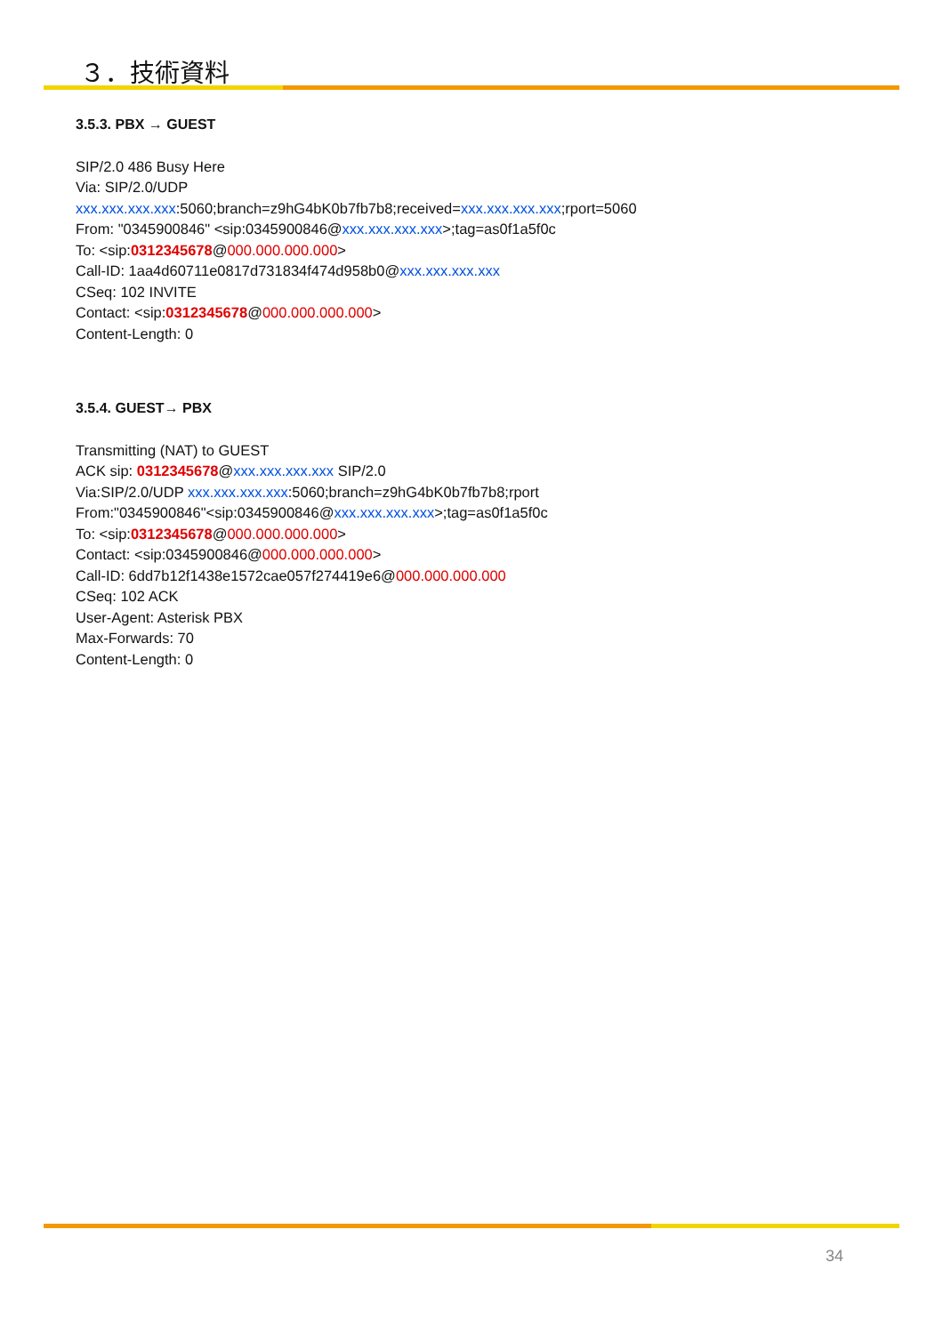３．技術資料
3.5.3. PBX → GUEST
SIP/2.0 486 Busy Here
Via: SIP/2.0/UDP
xxx.xxx.xxx.xxx:5060;branch=z9hG4bK0b7fb7b8;received=xxx.xxx.xxx.xxx;rport=5060
From: "0345900846" <sip:0345900846@xxx.xxx.xxx.xxx>;tag=as0f1a5f0c
To: <sip:0312345678@000.000.000.000>
Call-ID: 1aa4d60711e0817d731834f474d958b0@xxx.xxx.xxx.xxx
CSeq: 102 INVITE
Contact: <sip:0312345678@000.000.000.000>
Content-Length: 0
3.5.4. GUEST→ PBX
Transmitting (NAT) to GUEST
ACK sip: 0312345678@xxx.xxx.xxx.xxx SIP/2.0
Via:SIP/2.0/UDP xxx.xxx.xxx.xxx:5060;branch=z9hG4bK0b7fb7b8;rport
From:"0345900846"<sip:0345900846@xxx.xxx.xxx.xxx>;tag=as0f1a5f0c
To: <sip:0312345678@000.000.000.000>
Contact: <sip:0345900846@000.000.000.000>
Call-ID: 6dd7b12f1438e1572cae057f274419e6@000.000.000.000
CSeq: 102 ACK
User-Agent: Asterisk PBX
Max-Forwards: 70
Content-Length: 0
34